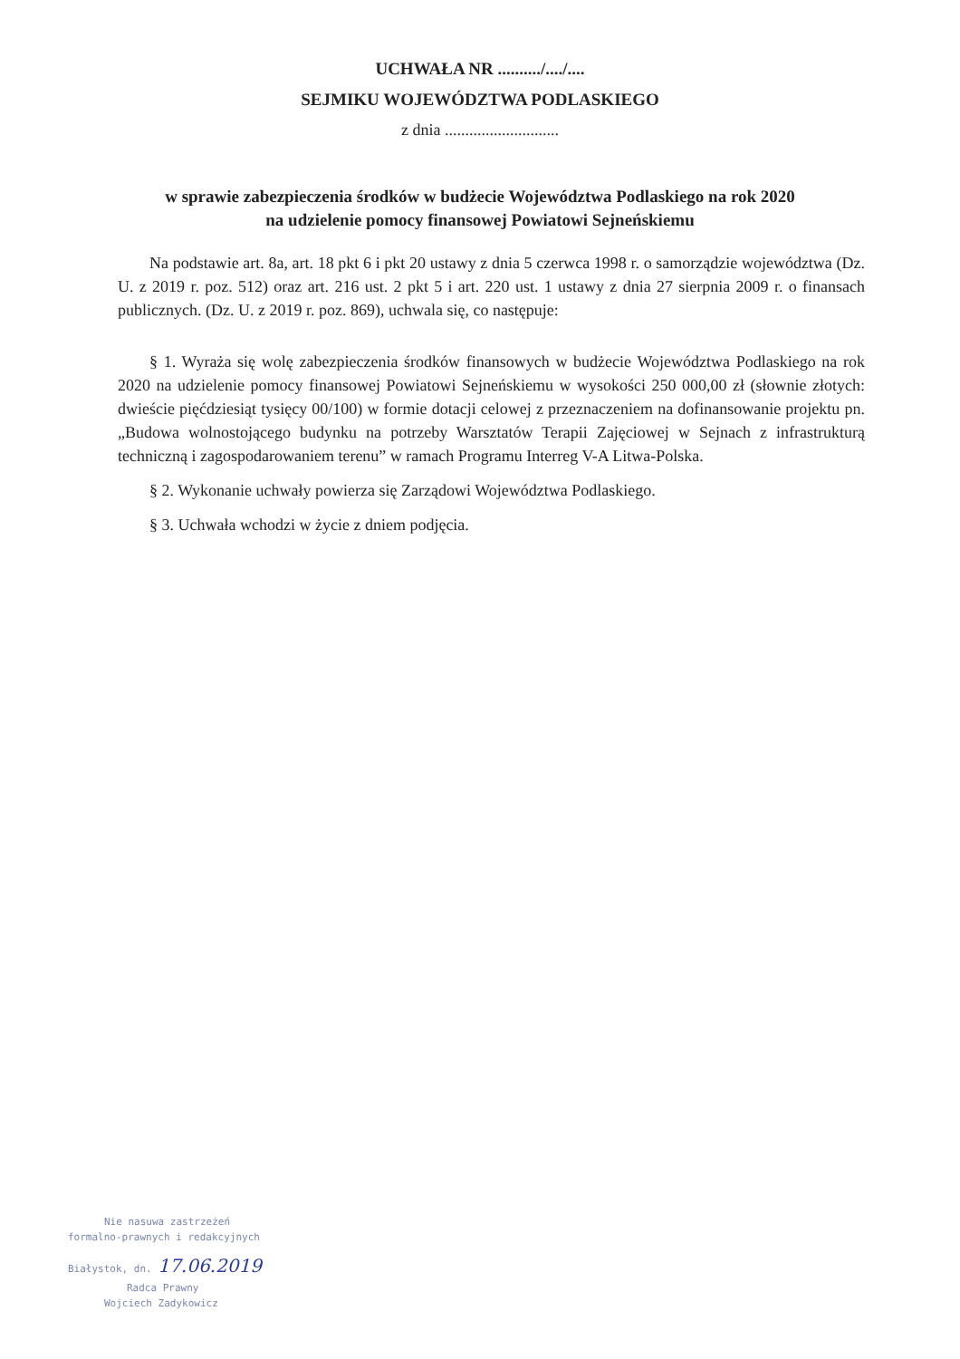UCHWAŁA NR ........../..../....
SEJMIKU WOJEWÓDZTWA PODLASKIEGO
z dnia ............................
w sprawie zabezpieczenia środków w budżecie Województwa Podlaskiego na rok 2020
na udzielenie pomocy finansowej Powiatowi Sejneńskiemu
Na podstawie art. 8a, art. 18 pkt 6 i pkt 20 ustawy z dnia 5 czerwca 1998 r. o samorządzie województwa (Dz. U. z 2019 r. poz. 512) oraz art. 216 ust. 2 pkt 5 i art. 220 ust. 1 ustawy z dnia 27 sierpnia 2009 r. o finansach publicznych. (Dz. U. z 2019 r. poz. 869), uchwala się, co następuje:
§ 1. Wyraża się wolę zabezpieczenia środków finansowych w budżecie Województwa Podlaskiego na rok 2020 na udzielenie pomocy finansowej Powiatowi Sejneńskiemu w wysokości 250 000,00 zł (słownie złotych: dwieście pięćdziesiąt tysięcy 00/100) w formie dotacji celowej z przeznaczeniem na dofinansowanie projektu pn. „Budowa wolnostojącego budynku na potrzeby Warsztatów Terapii Zajęciowej w Sejnach z infrastrukturą techniczną i zagospodarowaniem terenu” w ramach Programu Interreg V-A Litwa-Polska.
§ 2. Wykonanie uchwały powierza się Zarządowi Województwa Podlaskiego.
§ 3. Uchwała wchodzi w życie z dniem podjęcia.
Nie nasuwa zastrzeżeń
formalno-prawnych i redakcyjnych
Białystok, dn. 17.06.2019
Radca Prawny
Wojciech Zadykowicz